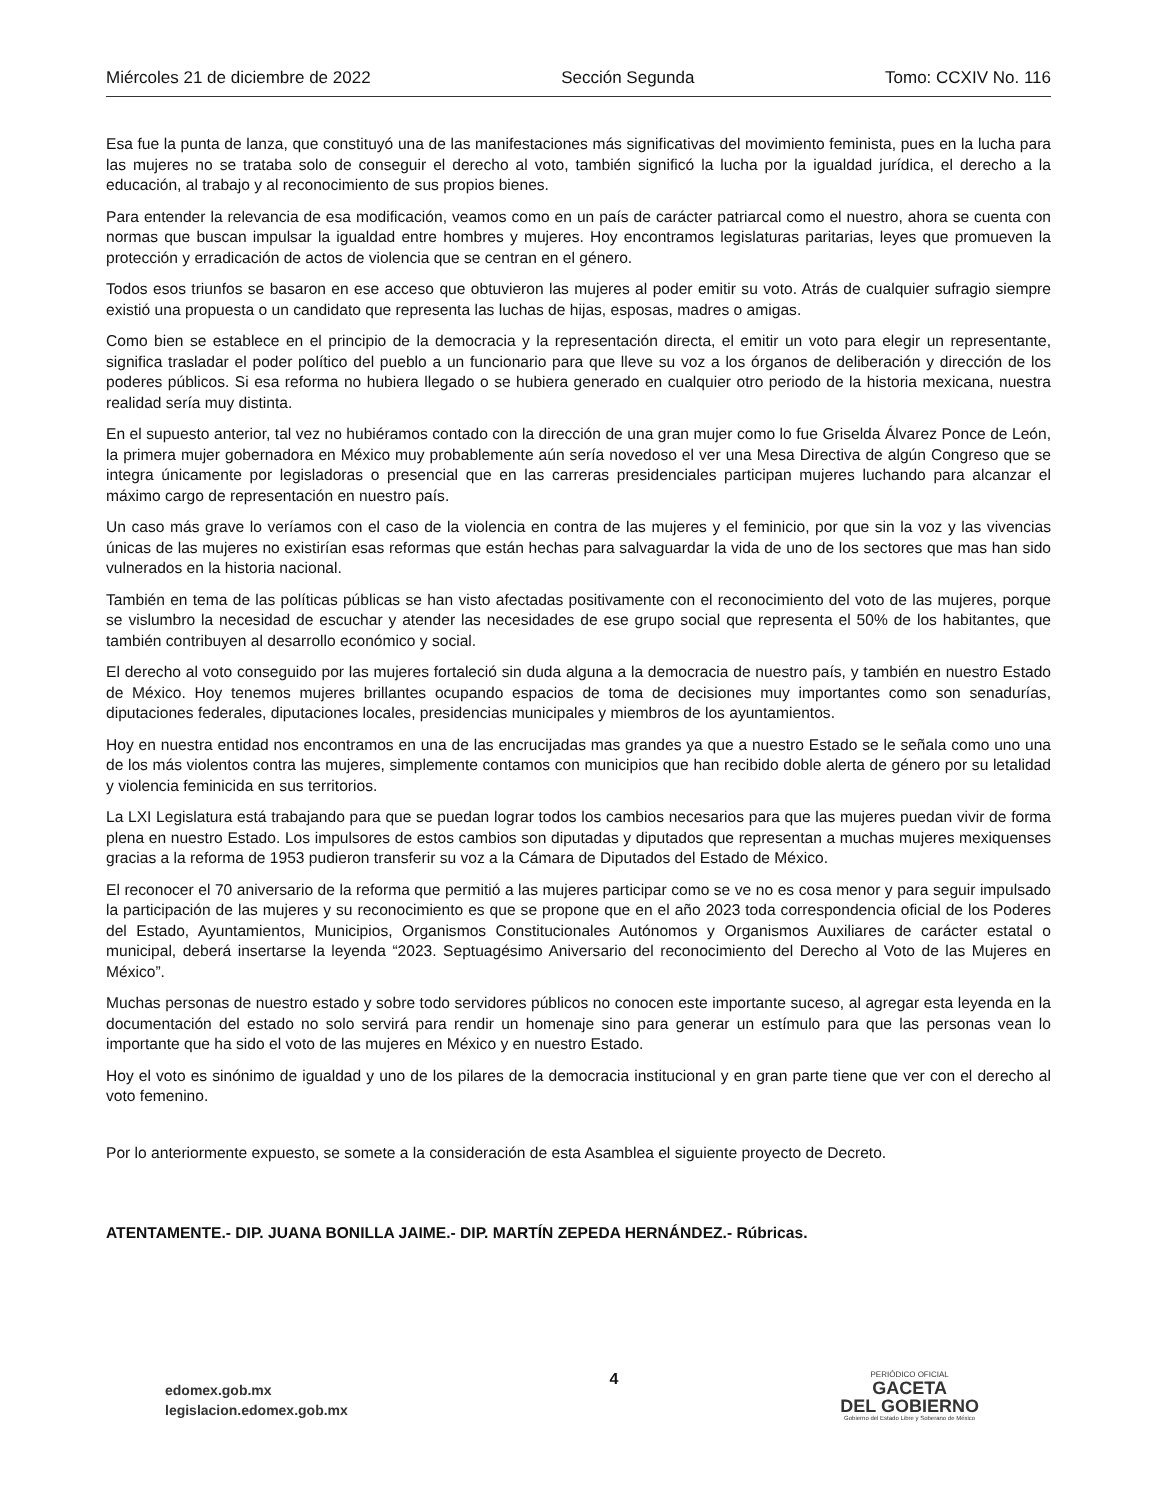Miércoles 21 de diciembre de 2022 Sección Segunda Tomo: CCXIV No. 116
Esa fue la punta de lanza, que constituyó una de las manifestaciones más significativas del movimiento feminista, pues en la lucha para las mujeres no se trataba solo de conseguir el derecho al voto, también significó la lucha por la igualdad jurídica, el derecho a la educación, al trabajo y al reconocimiento de sus propios bienes.
Para entender la relevancia de esa modificación, veamos como en un país de carácter patriarcal como el nuestro, ahora se cuenta con normas que buscan impulsar la igualdad entre hombres y mujeres. Hoy encontramos legislaturas paritarias, leyes que promueven la protección y erradicación de actos de violencia que se centran en el género.
Todos esos triunfos se basaron en ese acceso que obtuvieron las mujeres al poder emitir su voto. Atrás de cualquier sufragio siempre existió una propuesta o un candidato que representa las luchas de hijas, esposas, madres o amigas.
Como bien se establece en el principio de la democracia y la representación directa, el emitir un voto para elegir un representante, significa trasladar el poder político del pueblo a un funcionario para que lleve su voz a los órganos de deliberación y dirección de los poderes públicos. Si esa reforma no hubiera llegado o se hubiera generado en cualquier otro periodo de la historia mexicana, nuestra realidad sería muy distinta.
En el supuesto anterior, tal vez no hubiéramos contado con la dirección de una gran mujer como lo fue Griselda Álvarez Ponce de León, la primera mujer gobernadora en México muy probablemente aún sería novedoso el ver una Mesa Directiva de algún Congreso que se integra únicamente por legisladoras o presencial que en las carreras presidenciales participan mujeres luchando para alcanzar el máximo cargo de representación en nuestro país.
Un caso más grave lo veríamos con el caso de la violencia en contra de las mujeres y el feminicio, por que sin la voz y las vivencias únicas de las mujeres no existirían esas reformas que están hechas para salvaguardar la vida de uno de los sectores que mas han sido vulnerados en la historia nacional.
También en tema de las políticas públicas se han visto afectadas positivamente con el reconocimiento del voto de las mujeres, porque se vislumbro la necesidad de escuchar y atender las necesidades de ese grupo social que representa el 50% de los habitantes, que también contribuyen al desarrollo económico y social.
El derecho al voto conseguido por las mujeres fortaleció sin duda alguna a la democracia de nuestro país, y también en nuestro Estado de México. Hoy tenemos mujeres brillantes ocupando espacios de toma de decisiones muy importantes como son senadurías, diputaciones federales, diputaciones locales, presidencias municipales y miembros de los ayuntamientos.
Hoy en nuestra entidad nos encontramos en una de las encrucijadas mas grandes ya que a nuestro Estado se le señala como uno una de los más violentos contra las mujeres, simplemente contamos con municipios que han recibido doble alerta de género por su letalidad y violencia feminicida en sus territorios.
La LXI Legislatura está trabajando para que se puedan lograr todos los cambios necesarios para que las mujeres puedan vivir de forma plena en nuestro Estado. Los impulsores de estos cambios son diputadas y diputados que representan a muchas mujeres mexiquenses gracias a la reforma de 1953 pudieron transferir su voz a la Cámara de Diputados del Estado de México.
El reconocer el 70 aniversario de la reforma que permitió a las mujeres participar como se ve no es cosa menor y para seguir impulsado la participación de las mujeres y su reconocimiento es que se propone que en el año 2023 toda correspondencia oficial de los Poderes del Estado, Ayuntamientos, Municipios, Organismos Constitucionales Autónomos y Organismos Auxiliares de carácter estatal o municipal, deberá insertarse la leyenda “2023. Septuagésimo Aniversario del reconocimiento del Derecho al Voto de las Mujeres en México”.
Muchas personas de nuestro estado y sobre todo servidores públicos no conocen este importante suceso, al agregar esta leyenda en la documentación del estado no solo servirá para rendir un homenaje sino para generar un estímulo para que las personas vean lo importante que ha sido el voto de las mujeres en México y en nuestro Estado.
Hoy el voto es sinónimo de igualdad y uno de los pilares de la democracia institucional y en gran parte tiene que ver con el derecho al voto femenino.
Por lo anteriormente expuesto, se somete a la consideración de esta Asamblea el siguiente proyecto de Decreto.
ATENTAMENTE.- DIP. JUANA BONILLA JAIME.- DIP. MARTÍN ZEPEDA HERNÁNDEZ.- Rúbricas.
edomex.gob.mx
legislacion.edomex.gob.mx
4
PERIÓDICO OFICIAL
GACETA
DEL GOBIERNO
Gobierno del Estado Libre y Soberano de México